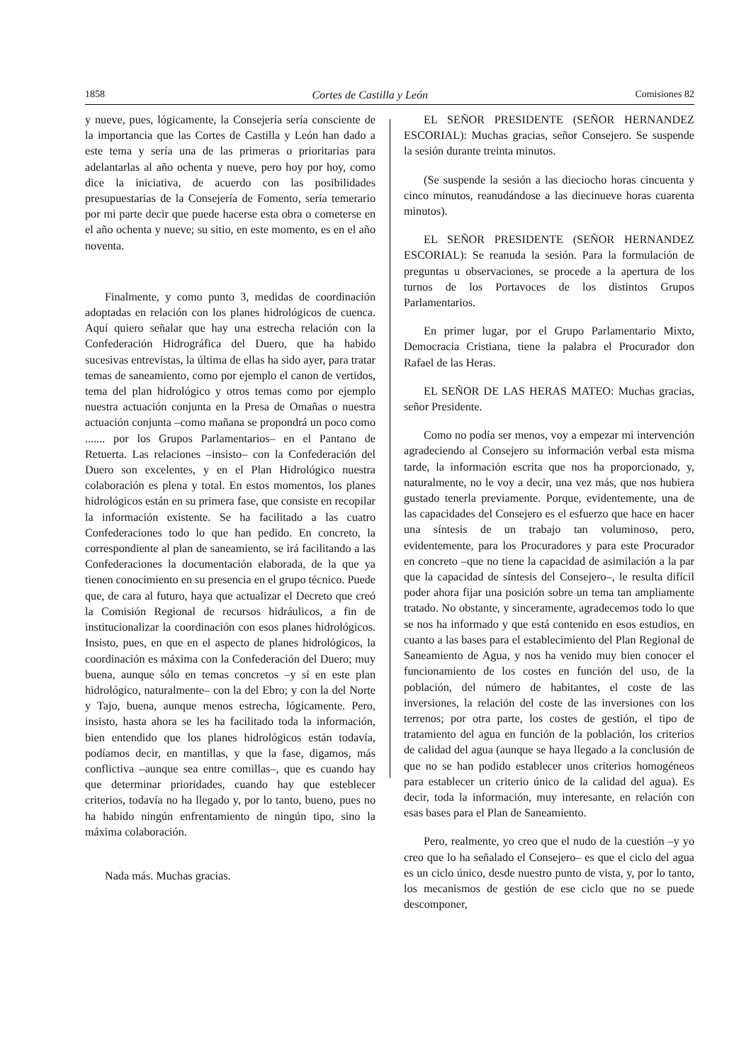1858 Cortes de Castilla y León Comisiones 82
y nueve, pues, lógicamente, la Consejería sería consciente de la importancia que las Cortes de Castilla y León han dado a este tema y sería una de las primeras o prioritarias para adelantarlas al año ochenta y nueve, pero hoy por hoy, como dice la iniciativa, de acuerdo con las posibilidades presupuestarias de la Consejería de Fomento, sería temerario por mi parte decir que puede hacerse esta obra o cometerse en el año ochenta y nueve; su sitio, en este momento, es en el año noventa.
Finalmente, y como punto 3, medidas de coordinación adoptadas en relación con los planes hidrológicos de cuenca. Aquí quiero señalar que hay una estrecha relación con la Confederación Hidrográfica del Duero, que ha habido sucesivas entrevistas, la última de ellas ha sido ayer, para tratar temas de saneamiento, como por ejemplo el canon de vertidos, tema del plan hidrológico y otros temas como por ejemplo nuestra actuación conjunta en la Presa de Omañas o nuestra actuación conjunta –como mañana se propondrá un poco como ....... por los Grupos Parlamentarios– en el Pantano de Retuerta. Las relaciones –insisto– con la Confederación del Duero son excelentes, y en el Plan Hidrológico nuestra colaboración es plena y total. En estos momentos, los planes hidrológicos están en su primera fase, que consiste en recopilar la información existente. Se ha facilitado a las cuatro Confederaciones todo lo que han pedido. En concreto, la correspondiente al plan de saneamiento, se irá facilitando a las Confederaciones la documentación elaborada, de la que ya tienen conocimiento en su presencia en el grupo técnico. Puede que, de cara al futuro, haya que actualizar el Decreto que creó la Comisión Regional de recursos hidráulicos, a fin de institucionalizar la coordinación con esos planes hidrológicos. Insisto, pues, en que en el aspecto de planes hidrológicos, la coordinación es máxima con la Confederación del Duero; muy buena, aunque sólo en temas concretos –y sí en este plan hidrológico, naturalmente– con la del Ebro; y con la del Norte y Tajo, buena, aunque menos estrecha, lógicamente. Pero, insisto, hasta ahora se les ha facilitado toda la información, bien entendido que los planes hidrológicos están todavía, podíamos decir, en mantillas, y que la fase, digamos, más conflictiva –aunque sea entre comillas–, que es cuando hay que determinar prioridades, cuando hay que esteblecer criterios, todavía no ha llegado y, por lo tanto, bueno, pues no ha habido ningún enfrentamiento de ningún tipo, sino la máxima colaboración.
Nada más. Muchas gracias.
EL SEÑOR PRESIDENTE (SEÑOR HERNANDEZ ESCORIAL): Muchas gracias, señor Consejero. Se suspende la sesión durante treinta minutos.
(Se suspende la sesión a las dieciocho horas cincuenta y cinco minutos, reanudándose a las diecinueve horas cuarenta minutos).
EL SEÑOR PRESIDENTE (SEÑOR HERNANDEZ ESCORIAL): Se reanuda la sesión. Para la formulación de preguntas u observaciones, se procede a la apertura de los turnos de los Portavoces de los distintos Grupos Parlamentarios.
En primer lugar, por el Grupo Parlamentario Mixto, Democracia Cristiana, tiene la palabra el Procurador don Rafael de las Heras.
EL SEÑOR DE LAS HERAS MATEO: Muchas gracias, señor Presidente.
Como no podía ser menos, voy a empezar mi intervención agradeciendo al Consejero su información verbal esta misma tarde, la información escrita que nos ha proporcionado, y, naturalmente, no le voy a decir, una vez más, que nos hubiera gustado tenerla previamente. Porque, evidentemente, una de las capacidades del Consejero es el esfuerzo que hace en hacer una síntesis de un trabajo tan voluminoso, pero, evidentemente, para los Procuradores y para este Procurador en concreto –que no tiene la capacidad de asimilación a la par que la capacidad de síntesis del Consejero–, le resulta difícil poder ahora fijar una posición sobre un tema tan ampliamente tratado. No obstante, y sinceramente, agradecemos todo lo que se nos ha informado y que está contenido en esos estudios, en cuanto a las bases para el establecimiento del Plan Regional de Saneamiento de Agua, y nos ha venido muy bien conocer el funcionamiento de los costes en función del uso, de la población, del número de habitantes, el coste de las inversiones, la relación del coste de las inversiones con los terrenos; por otra parte, los costes de gestión, el tipo de tratamiento del agua en función de la población, los criterios de calidad del agua (aunque se haya llegado a la conclusión de que no se han podido establecer unos criterios homogéneos para establecer un criterio único de la calidad del agua). Es decir, toda la información, muy interesante, en relación con esas bases para el Plan de Saneamiento.
Pero, realmente, yo creo que el nudo de la cuestión –y yo creo que lo ha señalado el Consejero– es que el ciclo del agua es un ciclo único, desde nuestro punto de vista, y, por lo tanto, los mecanismos de gestión de ese ciclo que no se puede descomponer,